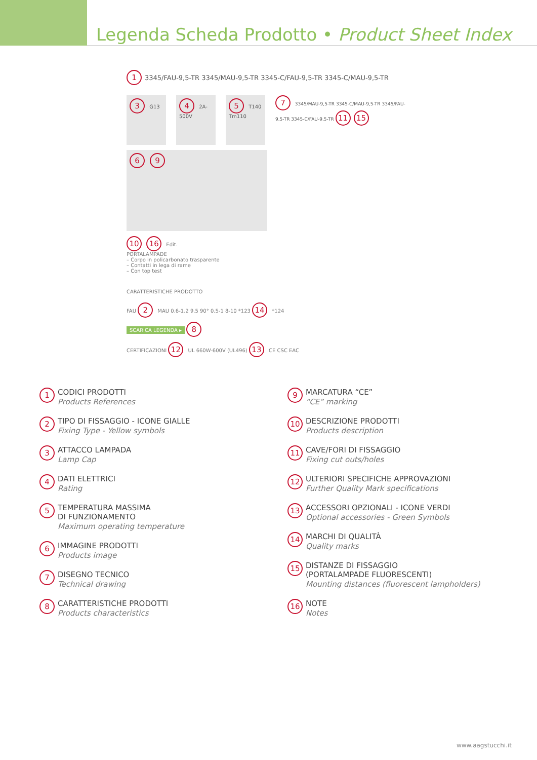Legenda Scheda Prodotto • Product Sheet Index
1 3345/FAU-9,5-TR 3345/MAU-9,5-TR 3345-C/FAU-9,5-TR 3345-C/MAU-9,5-TR
3 G13
4 2A-500V
5 T140 Tm110
7 3345/MAU-9,5-TR 3345-C/MAU-9,5-TR 3345/FAU-9,5-TR 3345-C/FAU-9,5-TR 11 15
6 9
10 16 Edit.
PORTALAMPADE
– Corpo in policarbonato trasparente
– Contatti in lega di rame
– Con top test
CARATTERISTICHE PRODOTTO
FAU 2 MAU 0.6-1.2 9.5 90° 0.5-1 8-10 *123 14 *124
SCARICA LEGENDA ▸ 8
CERTIFICAZIONI 12 UL 660W-600V (UL496) 13 CE CSC EAC
1
CODICI PRODOTTI
Products References
2
TIPO DI FISSAGGIO - ICONE GIALLE
Fixing Type - Yellow symbols
3
ATTACCO LAMPADA
Lamp Cap
4
DATI ELETTRICI
Rating
5
TEMPERATURA MASSIMA
DI FUNZIONAMENTO
Maximum operating temperature
6
IMMAGINE PRODOTTI
Products image
7
DISEGNO TECNICO
Technical drawing
8
CARATTERISTICHE PRODOTTI
Products characteristics
9
MARCATURA “CE”
“CE” marking
10
DESCRIZIONE PRODOTTI
Products description
11
CAVE/FORI DI FISSAGGIO
Fixing cut outs/holes
12
ULTERIORI SPECIFICHE APPROVAZIONI
Further Quality Mark specifications
13
ACCESSORI OPZIONALI - ICONE VERDI
Optional accessories - Green Symbols
14
MARCHI DI QUALITÀ
Quality marks
15
DISTANZE DI FISSAGGIO
(PORTALAMPADE FLUORESCENTI)
Mounting distances (fluorescent lampholders)
16
NOTE
Notes
www.aagstucchi.it